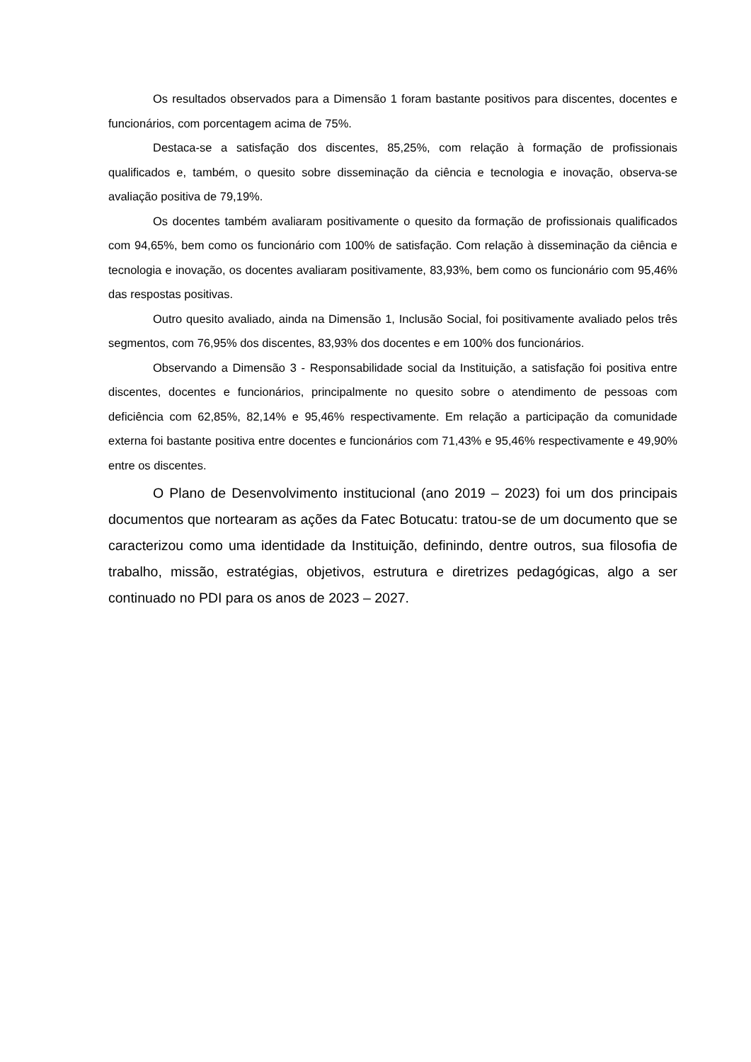Os resultados observados para a Dimensão 1 foram bastante positivos para discentes, docentes e funcionários, com porcentagem acima de 75%.
Destaca-se a satisfação dos discentes, 85,25%, com relação à formação de profissionais qualificados e, também, o quesito sobre disseminação da ciência e tecnologia e inovação, observa-se avaliação positiva de 79,19%.
Os docentes também avaliaram positivamente o quesito da formação de profissionais qualificados com 94,65%, bem como os funcionário com 100% de satisfação. Com relação à disseminação da ciência e tecnologia e inovação, os docentes avaliaram positivamente, 83,93%, bem como os funcionário com 95,46% das respostas positivas.
Outro quesito avaliado, ainda na Dimensão 1, Inclusão Social, foi positivamente avaliado pelos três segmentos, com 76,95% dos discentes, 83,93% dos docentes e em 100% dos funcionários.
Observando a Dimensão 3 - Responsabilidade social da Instituição, a satisfação foi positiva entre discentes, docentes e funcionários, principalmente no quesito sobre o atendimento de pessoas com deficiência com 62,85%, 82,14% e 95,46% respectivamente. Em relação a participação da comunidade externa foi bastante positiva entre docentes e funcionários com 71,43% e 95,46% respectivamente e 49,90% entre os discentes.
O Plano de Desenvolvimento institucional (ano 2019 – 2023) foi um dos principais documentos que nortearam as ações da Fatec Botucatu: tratou-se de um documento que se caracterizou como uma identidade da Instituição, definindo, dentre outros, sua filosofia de trabalho, missão, estratégias, objetivos, estrutura e diretrizes pedagógicas, algo a ser continuado no PDI para os anos de 2023 – 2027.